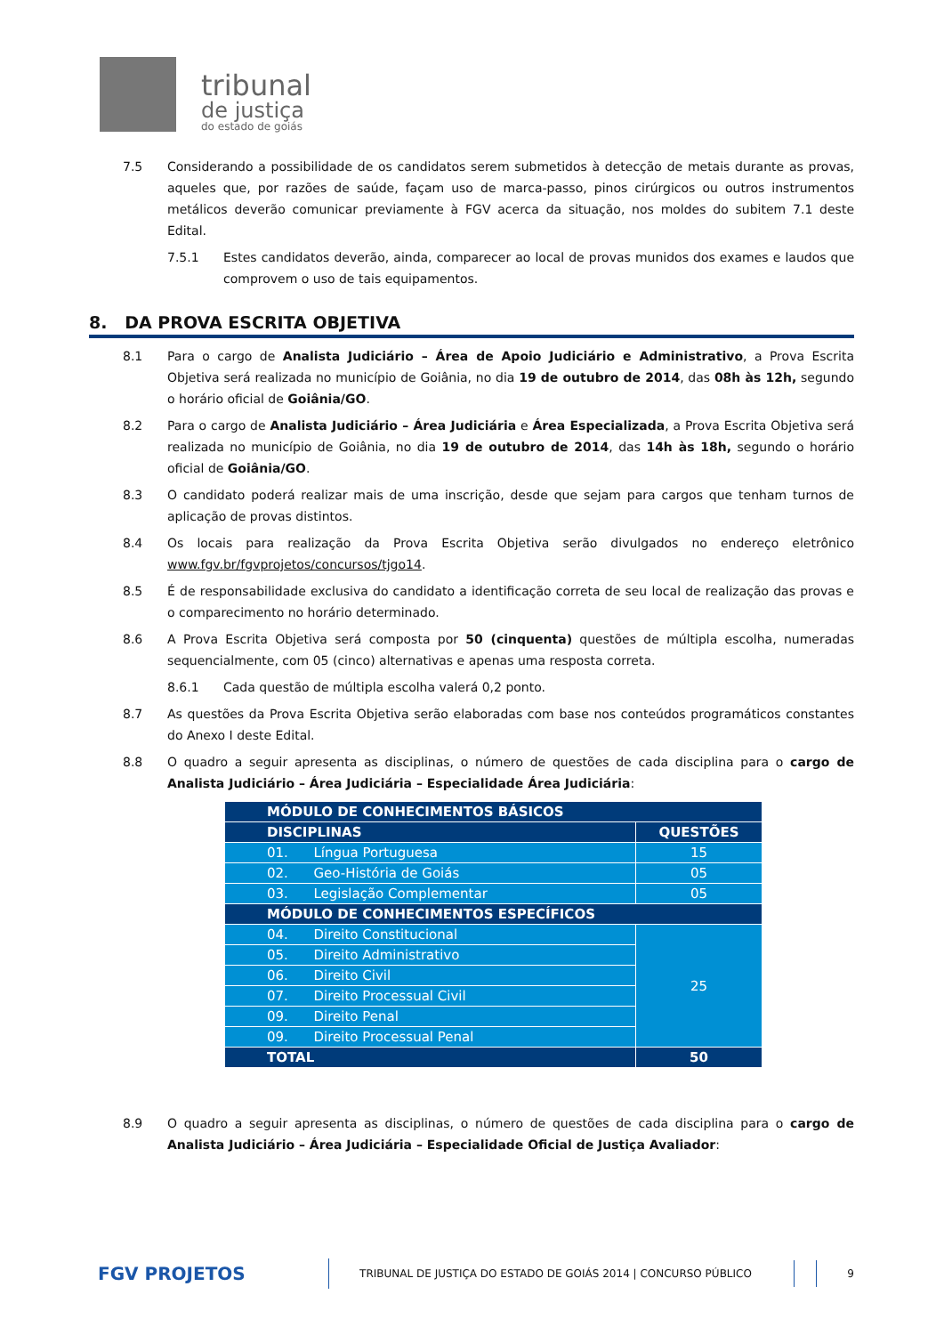tribunal
de justiça
do estado de goiás
7.5 Considerando a possibilidade de os candidatos serem submetidos à detecção de metais durante as provas, aqueles que, por razões de saúde, façam uso de marca-passo, pinos cirúrgicos ou outros instrumentos metálicos deverão comunicar previamente à FGV acerca da situação, nos moldes do subitem 7.1 deste Edital.
7.5.1 Estes candidatos deverão, ainda, comparecer ao local de provas munidos dos exames e laudos que comprovem o uso de tais equipamentos.
8. DA PROVA ESCRITA OBJETIVA
8.1 Para o cargo de Analista Judiciário – Área de Apoio Judiciário e Administrativo, a Prova Escrita Objetiva será realizada no município de Goiânia, no dia 19 de outubro de 2014, das 08h às 12h, segundo o horário oficial de Goiânia/GO.
8.2 Para o cargo de Analista Judiciário – Área Judiciária e Área Especializada, a Prova Escrita Objetiva será realizada no município de Goiânia, no dia 19 de outubro de 2014, das 14h às 18h, segundo o horário oficial de Goiânia/GO.
8.3 O candidato poderá realizar mais de uma inscrição, desde que sejam para cargos que tenham turnos de aplicação de provas distintos.
8.4 Os locais para realização da Prova Escrita Objetiva serão divulgados no endereço eletrônico www.fgv.br/fgvprojetos/concursos/tjgo14.
8.5 É de responsabilidade exclusiva do candidato a identificação correta de seu local de realização das provas e o comparecimento no horário determinado.
8.6 A Prova Escrita Objetiva será composta por 50 (cinquenta) questões de múltipla escolha, numeradas sequencialmente, com 05 (cinco) alternativas e apenas uma resposta correta.
8.6.1 Cada questão de múltipla escolha valerá 0,2 ponto.
8.7 As questões da Prova Escrita Objetiva serão elaboradas com base nos conteúdos programáticos constantes do Anexo I deste Edital.
8.8 O quadro a seguir apresenta as disciplinas, o número de questões de cada disciplina para o cargo de Analista Judiciário – Área Judiciária – Especialidade Área Judiciária:
| MÓDULO DE CONHECIMENTOS BÁSICOS | |
| DISCIPLINAS | QUESTÕES |
| 01. Língua Portuguesa | 15 |
| 02. Geo-História de Goiás | 05 |
| 03. Legislação Complementar | 05 |
| MÓDULO DE CONHECIMENTOS ESPECÍFICOS | |
| 04. Direito Constitucional | 25 |
| 05. Direito Administrativo | |
| 06. Direito Civil | |
| 07. Direito Processual Civil | |
| 09. Direito Penal | |
| 09. Direito Processual Penal | |
| TOTAL | 50 |
8.9 O quadro a seguir apresenta as disciplinas, o número de questões de cada disciplina para o cargo de Analista Judiciário – Área Judiciária – Especialidade Oficial de Justiça Avaliador:
FGV PROJETOS TRIBUNAL DE JUSTIÇA DO ESTADO DE GOIÁS 2014 | CONCURSO PÚBLICO 9